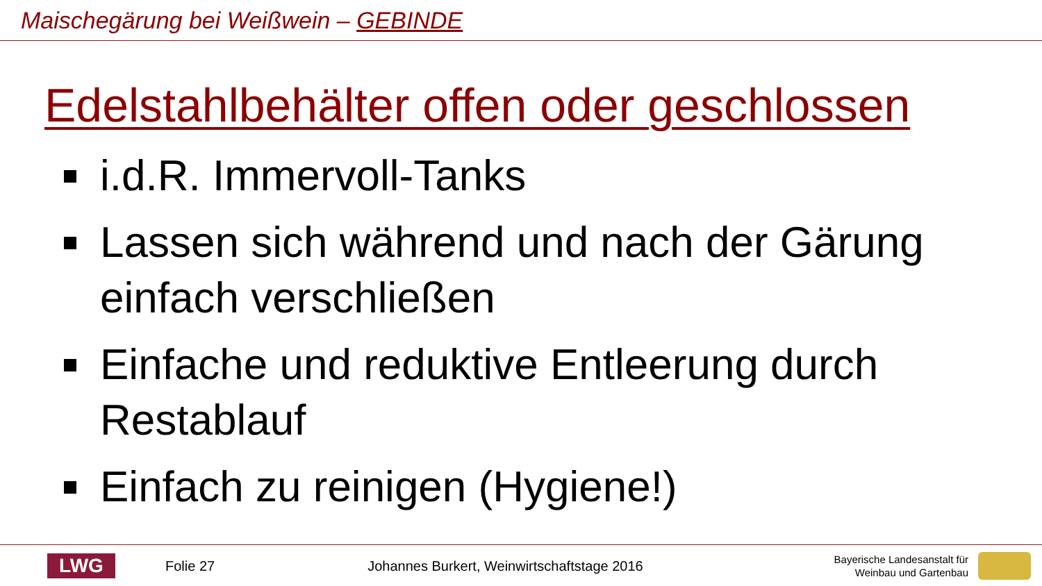Maischegärung bei Weißwein – GEBINDE
Edelstahlbehälter offen oder geschlossen
i.d.R. Immervoll-Tanks
Lassen sich während und nach der Gärung einfach verschließen
Einfache und reduktive Entleerung durch Restablauf
Einfach zu reinigen (Hygiene!)
LWG
Folie 27
Johannes Burkert, Weinwirtschaftstage 2016
Bayerische Landesanstalt für
Weinbau und Gartenbau